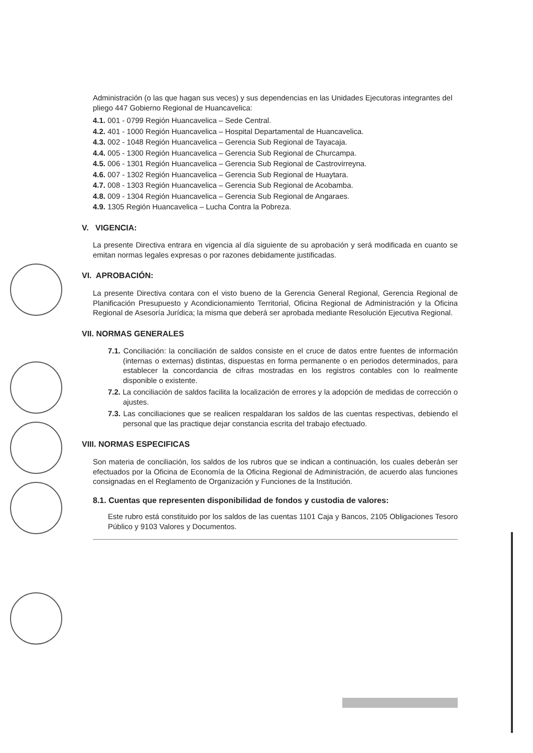Administración (o las que hagan sus veces) y sus dependencias en las Unidades Ejecutoras integrantes del pliego 447 Gobierno Regional de Huancavelica:
4.1. 001 - 0799 Región Huancavelica – Sede Central.
4.2. 401 - 1000 Región Huancavelica – Hospital Departamental de Huancavelica.
4.3. 002 - 1048 Región Huancavelica – Gerencia Sub Regional de Tayacaja.
4.4. 005 - 1300 Región Huancavelica – Gerencia Sub Regional de Churcampa.
4.5. 006 - 1301 Región Huancavelica – Gerencia Sub Regional de Castrovirreyna.
4.6. 007 - 1302 Región Huancavelica – Gerencia Sub Regional de Huaytara.
4.7. 008 - 1303 Región Huancavelica – Gerencia Sub Regional de Acobamba.
4.8. 009 - 1304 Región Huancavelica – Gerencia Sub Regional de Angaraes.
4.9. 1305 Región Huancavelica – Lucha Contra la Pobreza.
V. VIGENCIA:
La presente Directiva entrara en vigencia al día siguiente de su aprobación y será modificada en cuanto se emitan normas legales expresas o por razones debidamente justificadas.
VI. APROBACIÓN:
La presente Directiva contara con el visto bueno de la Gerencia General Regional, Gerencia Regional de Planificación Presupuesto y Acondicionamiento Territorial, Oficina Regional de Administración y la Oficina Regional de Asesoría Jurídica; la misma que deberá ser aprobada mediante Resolución Ejecutiva Regional.
VII. NORMAS GENERALES
7.1. Conciliación: la conciliación de saldos consiste en el cruce de datos entre fuentes de información (internas o externas) distintas, dispuestas en forma permanente o en periodos determinados, para establecer la concordancia de cifras mostradas en los registros contables con lo realmente disponible o existente.
7.2. La conciliación de saldos facilita la localización de errores y la adopción de medidas de corrección o ajustes.
7.3. Las conciliaciones que se realicen respaldaran los saldos de las cuentas respectivas, debiendo el personal que las practique dejar constancia escrita del trabajo efectuado.
VIII. NORMAS ESPECIFICAS
Son materia de conciliación, los saldos de los rubros que se indican a continuación, los cuales deberán ser efectuados por la Oficina de Economía de la Oficina Regional de Administración, de acuerdo alas funciones consignadas en el Reglamento de Organización y Funciones de la Institución.
8.1. Cuentas que representen disponibilidad de fondos y custodia de valores:
Este rubro está constituido por los saldos de las cuentas 1101 Caja y Bancos, 2105 Obligaciones Tesoro Público y 9103 Valores y Documentos.